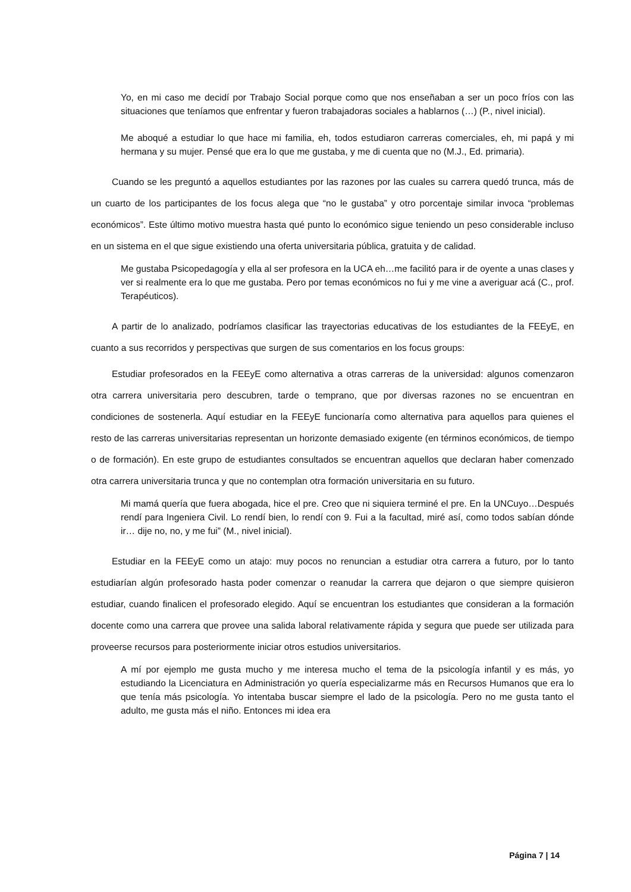Yo, en mi caso me decidí por Trabajo Social porque como que nos enseñaban a ser un poco fríos con las situaciones que teníamos que enfrentar y fueron trabajadoras sociales a hablarnos (…) (P., nivel inicial).
Me aboqué a estudiar lo que hace mi familia, eh, todos estudiaron carreras comerciales, eh, mi papá y mi hermana y su mujer. Pensé que era lo que me gustaba, y me di cuenta que no (M.J., Ed. primaria).
Cuando se les preguntó a aquellos estudiantes por las razones por las cuales su carrera quedó trunca, más de un cuarto de los participantes de los focus alega que “no le gustaba” y otro porcentaje similar invoca “problemas económicos”. Este último motivo muestra hasta qué punto lo económico sigue teniendo un peso considerable incluso en un sistema en el que sigue existiendo una oferta universitaria pública, gratuita y de calidad.
Me gustaba Psicopedagogía y ella al ser profesora en la UCA eh…me facilitó para ir de oyente a unas clases y ver si realmente era lo que me gustaba. Pero por temas económicos no fui y me vine a averiguar acá (C., prof. Terapéuticos).
A partir de lo analizado, podríamos clasificar las trayectorias educativas de los estudiantes de la FEEyE, en cuanto a sus recorridos y perspectivas que surgen de sus comentarios en los focus groups:
Estudiar profesorados en la FEEyE como alternativa a otras carreras de la universidad: algunos comenzaron otra carrera universitaria pero descubren, tarde o temprano, que por diversas razones no se encuentran en condiciones de sostenerla. Aquí estudiar en la FEEyE funcionaría como alternativa para aquellos para quienes el resto de las carreras universitarias representan un horizonte demasiado exigente (en términos económicos, de tiempo o de formación). En este grupo de estudiantes consultados se encuentran aquellos que declaran haber comenzado otra carrera universitaria trunca y que no contemplan otra formación universitaria en su futuro.
Mi mamá quería que fuera abogada, hice el pre. Creo que ni siquiera terminé el pre. En la UNCuyo…Después rendí para Ingeniera Civil. Lo rendí bien, lo rendí con 9. Fui a la facultad, miré así, como todos sabían dónde ir… dije no, no, y me fui” (M., nivel inicial).
Estudiar en la FEEyE como un atajo: muy pocos no renuncian a estudiar otra carrera a futuro, por lo tanto estudiarían algún profesorado hasta poder comenzar o reanudar la carrera que dejaron o que siempre quisieron estudiar, cuando finalicen el profesorado elegido. Aquí se encuentran los estudiantes que consideran a la formación docente como una carrera que provee una salida laboral relativamente rápida y segura que puede ser utilizada para proveerse recursos para posteriormente iniciar otros estudios universitarios.
A mí por ejemplo me gusta mucho y me interesa mucho el tema de la psicología infantil y es más, yo estudiando la Licenciatura en Administración yo quería especializarme más en Recursos Humanos que era lo que tenía más psicología. Yo intentaba buscar siempre el lado de la psicología. Pero no me gusta tanto el adulto, me gusta más el niño. Entonces mi idea era
Página 7 | 14